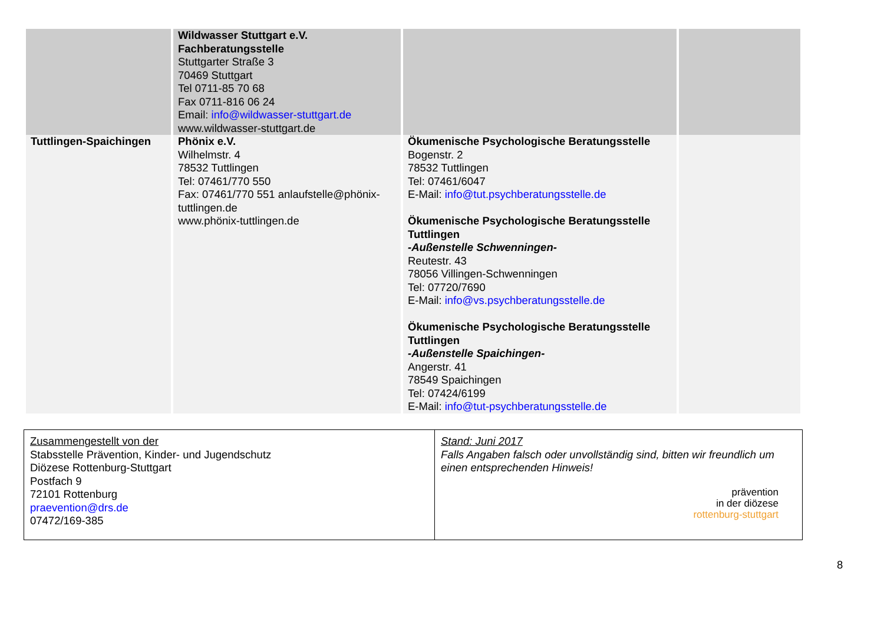| | Wildwasser Stuttgart e.V. Fachberatungsstelle Stuttgarter Straße 3 70469 Stuttgart Tel 0711-85 70 68 Fax 0711-816 06 24 Email: info@wildwasser-stuttgart.de www.wildwasser-stuttgart.de | | |
| Tuttlingen-Spaichingen | Phönix e.V. Wilhelmstr. 4 78532 Tuttlingen Tel: 07461/770 550 Fax: 07461/770 551 anlaufstelle@phönix-tuttlingen.de www.phönix-tuttlingen.de | Ökumenische Psychologische Beratungsstelle Bogenstr. 2 78532 Tuttlingen Tel: 07461/6047 E-Mail: info@tut.psychberatungsstelle.de Ökumenische Psychologische Beratungsstelle Tuttlingen -Außenstelle Schwenningen- Reutestr. 43 78056 Villingen-Schwenningen Tel: 07720/7690 E-Mail: info@vs.psychberatungsstelle.de Ökumenische Psychologische Beratungsstelle Tuttlingen -Außenstelle Spaichingen- Angerstr. 41 78549 Spaichingen Tel: 07424/6199 E-Mail: info@tut-psychberatungsstelle.de | |
| Zusammengestellt von der Stabsstelle Prävention, Kinder- und Jugendschutz Diözese Rottenburg-Stuttgart Postfach 9 72101 Rottenburg praevention@drs.de 07472/169-385 | Stand: Juni 2017 Falls Angaben falsch oder unvollständig sind, bitten wir freundlich um einen entsprechenden Hinweis! prävention in der diözese rottenburg-stuttgart |
8